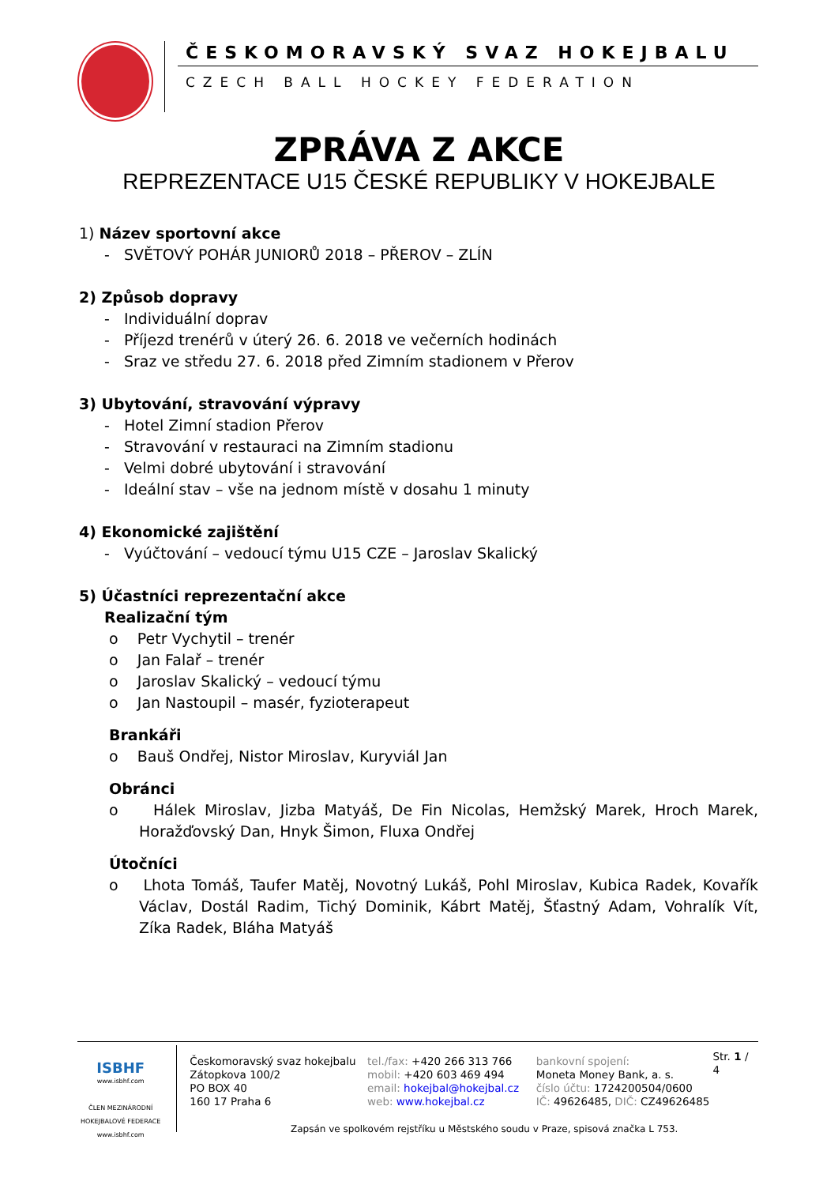ČESKOMORAVSKÝ SVAZ HOKEJBALU
CZECH BALL HOCKEY FEDERATION
ZPRÁVA Z AKCE
REPREZENTACE U15 ČESKÉ REPUBLIKY V HOKEJBALE
1) Název sportovní akce
- SVĚTOVÝ POHÁR JUNIORŮ 2018 – PŘEROV – ZLÍN
2) Způsob dopravy
- Individuální doprav
- Příjezd trenérů v úterý 26. 6. 2018 ve večerních hodinách
- Sraz ve středu 27. 6. 2018 před Zimním stadionem v Přerov
3) Ubytování, stravování výpravy
- Hotel Zimní stadion Přerov
- Stravování v restauraci na Zimním stadionu
- Velmi dobré ubytování i stravování
- Ideální stav – vše na jednom místě v dosahu 1 minuty
4) Ekonomické zajištění
- Vyúčtování – vedoucí týmu U15 CZE – Jaroslav Skalický
5) Účastníci reprezentační akce
Realizační tým
o Petr Vychytil – trenér
o Jan Falař – trenér
o Jaroslav Skalický – vedoucí týmu
o Jan Nastoupil – masér, fyzioterapeut
Brankáři
o Bauš Ondřej, Nistor Miroslav, Kuryviál Jan
Obránci
o Hálek Miroslav, Jizba Matyáš, De Fin Nicolas, Hemžský Marek, Hroch Marek, Horažďovský Dan, Hnyk Šimon, Fluxa Ondřej
Útočníci
o Lhota Tomáš, Taufer Matěj, Novotný Lukáš, Pohl Miroslav, Kubica Radek, Kovařík Václav, Dostál Radim, Tichý Dominik, Kábrt Matěj, Šťastný Adam, Vohralík Vít, Zíka Radek, Bláha Matyáš
ISBHF
www.isbhf.com
ČLEN MEZINÁRODNÍ HOKEJBALOVÉ FEDERACE
www.isbhf.com
Českomoravský svaz hokejbalu
Zátopkova 100/2
PO BOX 40
160 17 Praha 6
tel./fax: +420 266 313 766
mobil: +420 603 469 494
email: hokejbal@hokejbal.cz
web: www.hokejbal.cz
bankovní spojení:
Moneta Money Bank, a. s.
číslo účtu: 1724200504/0600
IČ: 49626485, DIČ: CZ49626485
Str. 1 / 4
Zapsán ve spolkovém rejstříku u Městského soudu v Praze, spisová značka L 753.